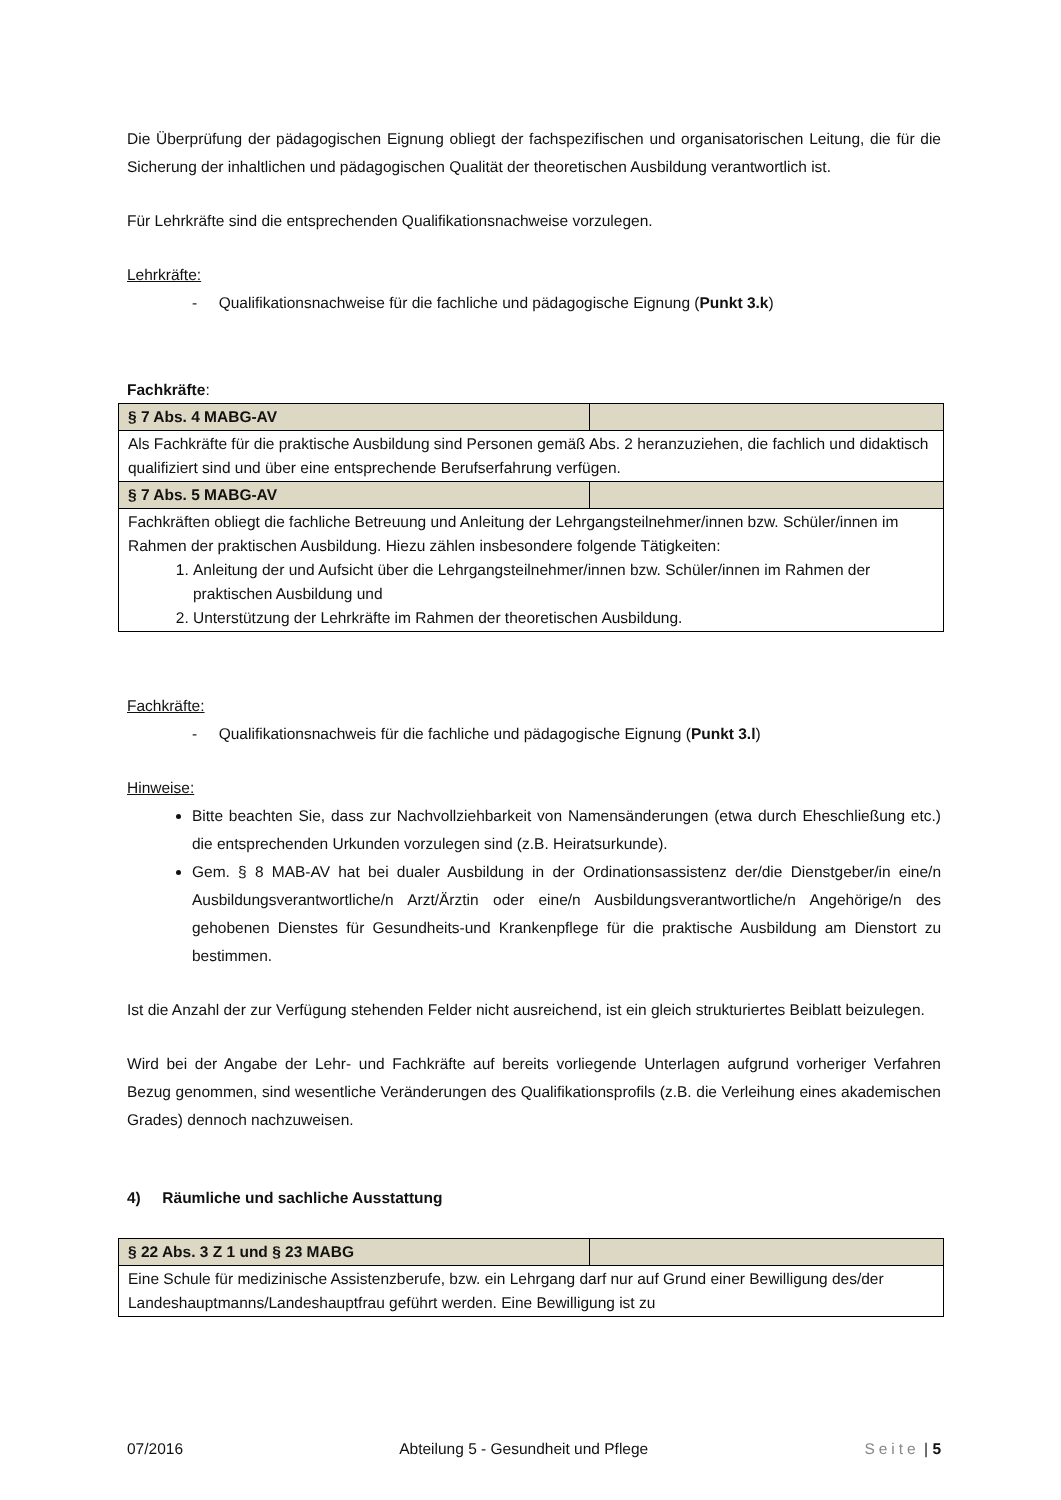Die Überprüfung der pädagogischen Eignung obliegt der fachspezifischen und organisatorischen Leitung, die für die Sicherung der inhaltlichen und pädagogischen Qualität der theoretischen Ausbildung verantwortlich ist.
Für Lehrkräfte sind die entsprechenden Qualifikationsnachweise vorzulegen.
Lehrkräfte:
- Qualifikationsnachweise für die fachliche und pädagogische Eignung (Punkt 3.k)
Fachkräfte:
| § 7 Abs. 4 MABG-AV | |
| Als Fachkräfte für die praktische Ausbildung sind Personen gemäß Abs. 2 heranzuziehen, die fachlich und didaktisch qualifiziert sind und über eine entsprechende Berufserfahrung verfügen. | |
| § 7 Abs. 5 MABG-AV | |
| Fachkräften obliegt die fachliche Betreuung und Anleitung der Lehrgangsteilnehmer/innen bzw. Schüler/innen im Rahmen der praktischen Ausbildung. Hiezu zählen insbesondere folgende Tätigkeiten: 1. Anleitung der und Aufsicht über die Lehrgangsteilnehmer/innen bzw. Schüler/innen im Rahmen der praktischen Ausbildung und 2. Unterstützung der Lehrkräfte im Rahmen der theoretischen Ausbildung. | |
Fachkräfte:
- Qualifikationsnachweis für die fachliche und pädagogische Eignung (Punkt 3.l)
Hinweise:
Bitte beachten Sie, dass zur Nachvollziehbarkeit von Namensänderungen (etwa durch Eheschließung etc.) die entsprechenden Urkunden vorzulegen sind (z.B. Heiratsurkunde).
Gem. § 8 MAB-AV hat bei dualer Ausbildung in der Ordinationsassistenz der/die Dienstgeber/in eine/n Ausbildungsverantwortliche/n Arzt/Ärztin oder eine/n Ausbildungsverantwortliche/n Angehörige/n des gehobenen Dienstes für Gesundheits-und Krankenpflege für die praktische Ausbildung am Dienstort zu bestimmen.
Ist die Anzahl der zur Verfügung stehenden Felder nicht ausreichend, ist ein gleich strukturiertes Beiblatt beizulegen.
Wird bei der Angabe der Lehr- und Fachkräfte auf bereits vorliegende Unterlagen aufgrund vorheriger Verfahren Bezug genommen, sind wesentliche Veränderungen des Qualifikationsprofils (z.B. die Verleihung eines akademischen Grades) dennoch nachzuweisen.
4) Räumliche und sachliche Ausstattung
| § 22 Abs. 3 Z 1 und § 23 MABG | |
| Eine Schule für medizinische Assistenzberufe, bzw. ein Lehrgang darf nur auf Grund einer Bewilligung des/der Landeshauptmanns/Landeshauptfrau geführt werden. Eine Bewilligung ist zu | |
07/2016 Abteilung 5 - Gesundheit und Pflege Seite | 5